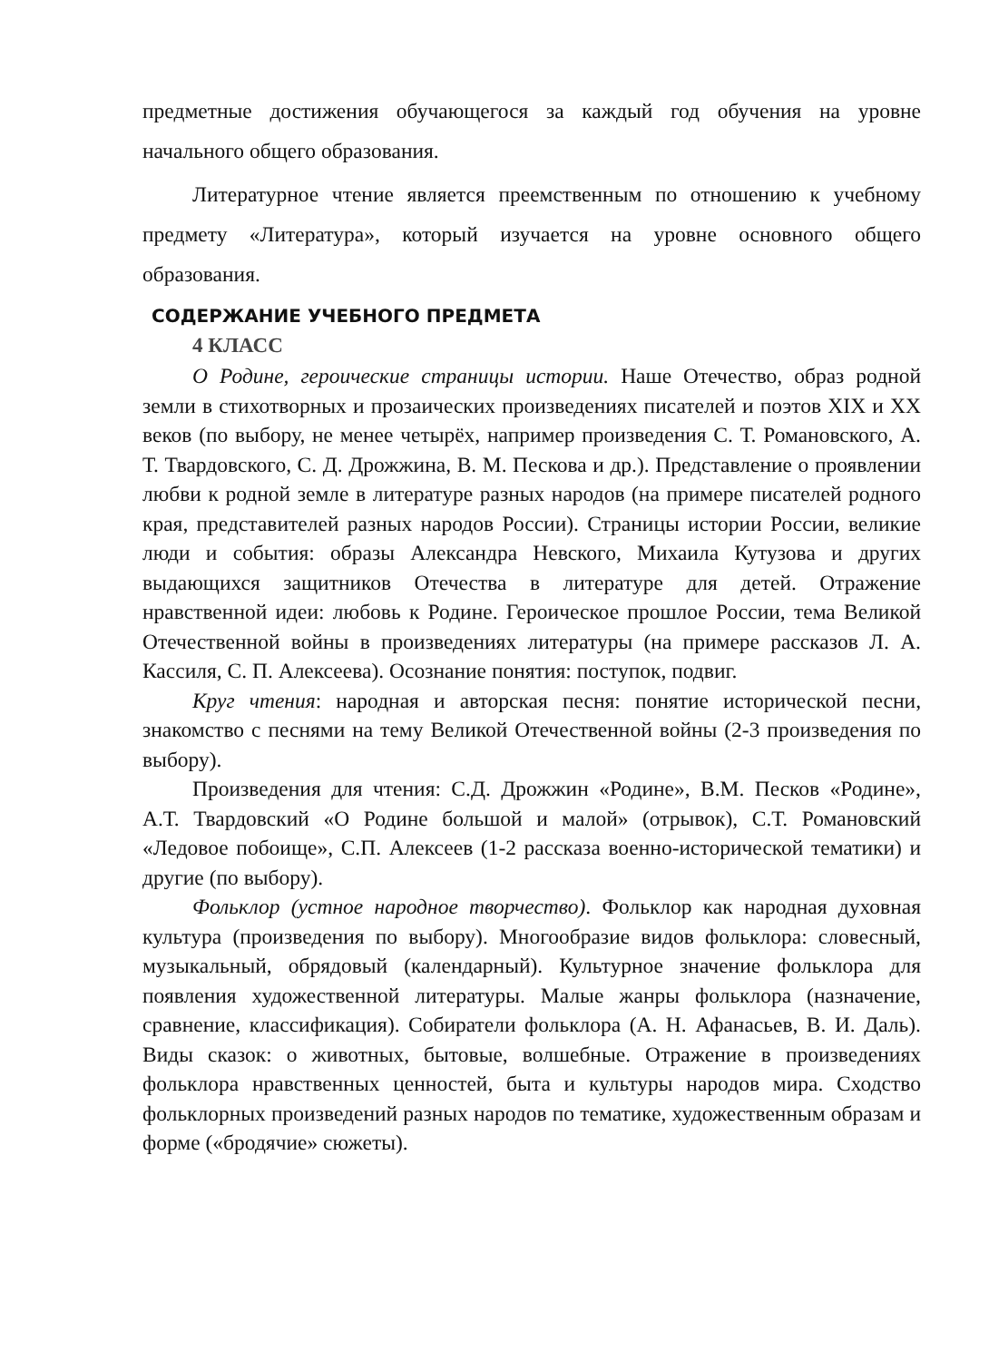предметные достижения обучающегося за каждый год обучения на уровне начального общего образования.
Литературное чтение является преемственным по отношению к учебному предмету «Литература», который изучается на уровне основного общего образования.
СОДЕРЖАНИЕ УЧЕБНОГО ПРЕДМЕТА
4 КЛАСС
О Родине, героические страницы истории. Наше Отечество, образ родной земли в стихотворных и прозаических произведениях писателей и поэтов XIX и XX веков (по выбору, не менее четырёх, например произведения С. Т. Романовского, А. Т. Твардовского, С. Д. Дрожжина, В. М. Пескова и др.). Представление о проявлении любви к родной земле в литературе разных народов (на примере писателей родного края, представителей разных народов России). Страницы истории России, великие люди и события: образы Александра Невского, Михаила Кутузова и других выдающихся защитников Отечества в литературе для детей. Отражение нравственной идеи: любовь к Родине. Героическое прошлое России, тема Великой Отечественной войны в произведениях литературы (на примере рассказов Л. А. Кассиля, С. П. Алексеева). Осознание понятия: поступок, подвиг.
Круг чтения: народная и авторская песня: понятие исторической песни, знакомство с песнями на тему Великой Отечественной войны (2-3 произведения по выбору).
Произведения для чтения: С.Д. Дрожжин «Родине», В.М. Песков «Родине», А.Т. Твардовский «О Родине большой и малой» (отрывок), С.Т. Романовский «Ледовое побоище», С.П. Алексеев (1-2 рассказа военно-исторической тематики) и другие (по выбору).
Фольклор (устное народное творчество). Фольклор как народная духовная культура (произведения по выбору). Многообразие видов фольклора: словесный, музыкальный, обрядовый (календарный). Культурное значение фольклора для появления художественной литературы. Малые жанры фольклора (назначение, сравнение, классификация). Собиратели фольклора (А. Н. Афанасьев, В. И. Даль). Виды сказок: о животных, бытовые, волшебные. Отражение в произведениях фольклора нравственных ценностей, быта и культуры народов мира. Сходство фольклорных произведений разных народов по тематике, художественным образам и форме («бродячие» сюжеты).